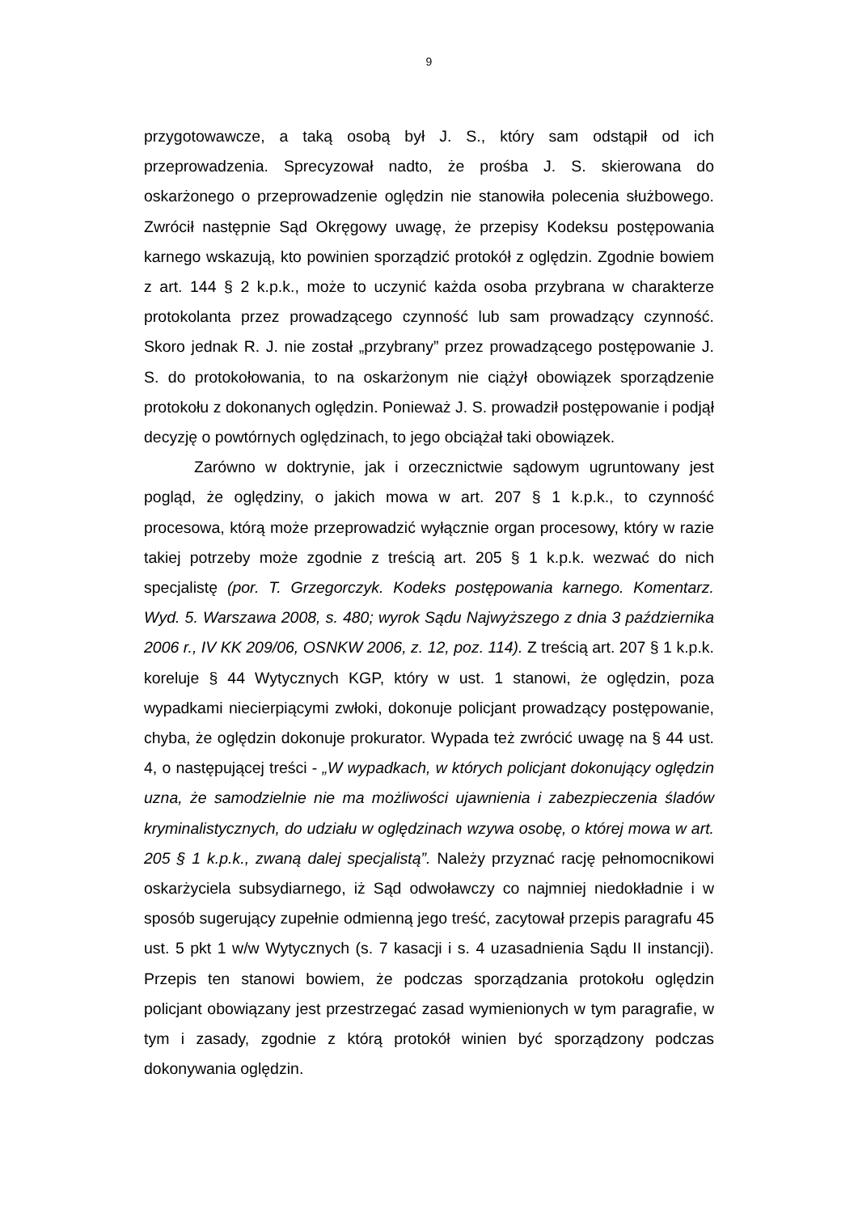9
przygotowawcze, a taką osobą był J. S., który sam odstąpił od ich przeprowadzenia. Sprecyzował nadto, że prośba J. S. skierowana do oskarżonego o przeprowadzenie oględzin nie stanowiła polecenia służbowego. Zwrócił następnie Sąd Okręgowy uwagę, że przepisy Kodeksu postępowania karnego wskazują, kto powinien sporządzić protokół z oględzin. Zgodnie bowiem z art. 144 § 2 k.p.k., może to uczynić każda osoba przybrana w charakterze protokolanta przez prowadzącego czynność lub sam prowadzący czynność. Skoro jednak R. J. nie został „przybrany” przez prowadzącego postępowanie J. S. do protokołowania, to na oskarżonym nie ciążył obowiązek sporządzenie protokołu z dokonanych oględzin. Ponieważ J. S. prowadził postępowanie i podjął decyzję o powtórnych oględzinach, to jego obciążał taki obowiązek.
Zarówno w doktrynie, jak i orzecznictwie sądowym ugruntowany jest pogląd, że oględziny, o jakich mowa w art. 207 § 1 k.p.k., to czynność procesowa, którą może przeprowadzić wyłącznie organ procesowy, który w razie takiej potrzeby może zgodnie z treścią art. 205 § 1 k.p.k. wezwać do nich specjalistę (por. T. Grzegorczyk. Kodeks postępowania karnego. Komentarz. Wyd. 5. Warszawa 2008, s. 480; wyrok Sądu Najwyższego z dnia 3 października 2006 r., IV KK 209/06, OSNKW 2006, z. 12, poz. 114). Z treścią art. 207 § 1 k.p.k. koreluje § 44 Wytycznych KGP, który w ust. 1 stanowi, że oględzin, poza wypadkami niecierpiącymi zwłoki, dokonuje policjant prowadzący postępowanie, chyba, że oględzin dokonuje prokurator. Wypada też zwrócić uwagę na § 44 ust. 4, o następującej treści - „W wypadkach, w których policjant dokonujący oględzin uzna, że samodzielnie nie ma możliwości ujawnienia i zabezpieczenia śladów kryminalistycznych, do udziału w oględzinach wzywa osobę, o której mowa w art. 205 § 1 k.p.k., zwaną dalej specjalistą”. Należy przyznać rację pełnomocnikowi oskarżyciela subsydiarnego, iż Sąd odwoławczy co najmniej niedokładnie i w sposób sugerujący zupełnie odmienną jego treść, zacytował przepis paragrafu 45 ust. 5 pkt 1 w/w Wytycznych (s. 7 kasacji i s. 4 uzasadnienia Sądu II instancji). Przepis ten stanowi bowiem, że podczas sporządzania protokołu oględzin policjant obowiązany jest przestrzegać zasad wymienionych w tym paragrafie, w tym i zasady, zgodnie z którą protokół winien być sporządzony podczas dokonywania oględzin.